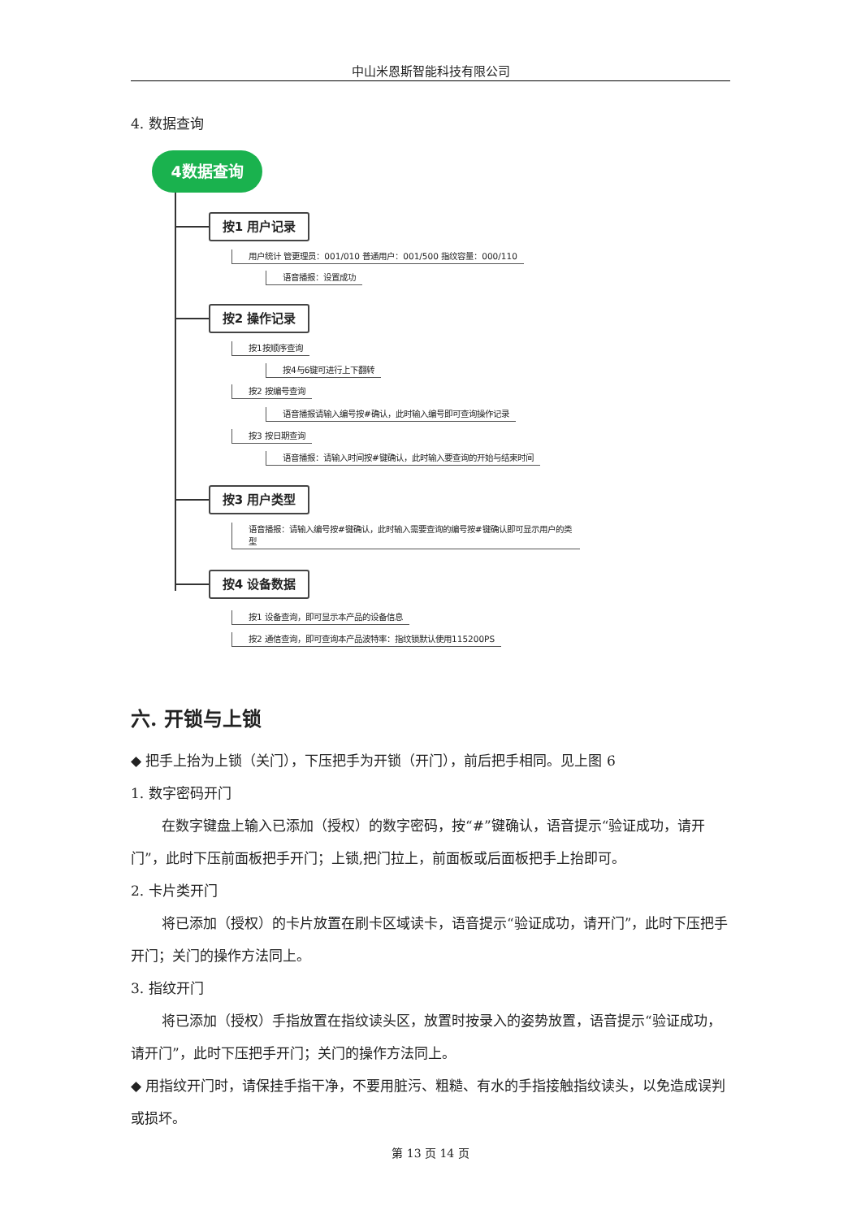中山米恩斯智能科技有限公司
4. 数据查询
4数据查询
按1 用户记录
用户统计 管更理员：001/010 普通用户：001/500 指纹容量：000/110
语音播报：设置成功
按2 操作记录
按1按顺序查询
按4与6键可进行上下翻转
按2 按编号查询
语音播报请输入编号按#确认，此时输入编号即可查询操作记录
按3 按日期查询
语音播报：请输入时间按#键确认，此时输入要查询的开始与结束时间
按3 用户类型
语音播报：请输入编号按#键确认，此时输入需要查询的编号按#键确认即可显示用户的类型
按4 设备数据
按1 设备查询，即可显示本产品的设备信息
按2 通信查询，即可查询本产品波特率：指纹锁默认使用115200PS
六. 开锁与上锁
◆ 把手上抬为上锁（关门），下压把手为开锁（开门），前后把手相同。见上图 6
1. 数字密码开门
在数字键盘上输入已添加（授权）的数字密码，按“#”键确认，语音提示“验证成功，请开门”，此时下压前面板把手开门；上锁,把门拉上，前面板或后面板把手上抬即可。
2. 卡片类开门
将已添加（授权）的卡片放置在刷卡区域读卡，语音提示“验证成功，请开门”，此时下压把手开门；关门的操作方法同上。
3. 指纹开门
将已添加（授权）手指放置在指纹读头区，放置时按录入的姿势放置，语音提示“验证成功，请开门”，此时下压把手开门；关门的操作方法同上。
◆ 用指纹开门时，请保挂手指干净，不要用脏污、粗糙、有水的手指接触指纹读头，以免造成误判或损坏。
第 13 页 14 页